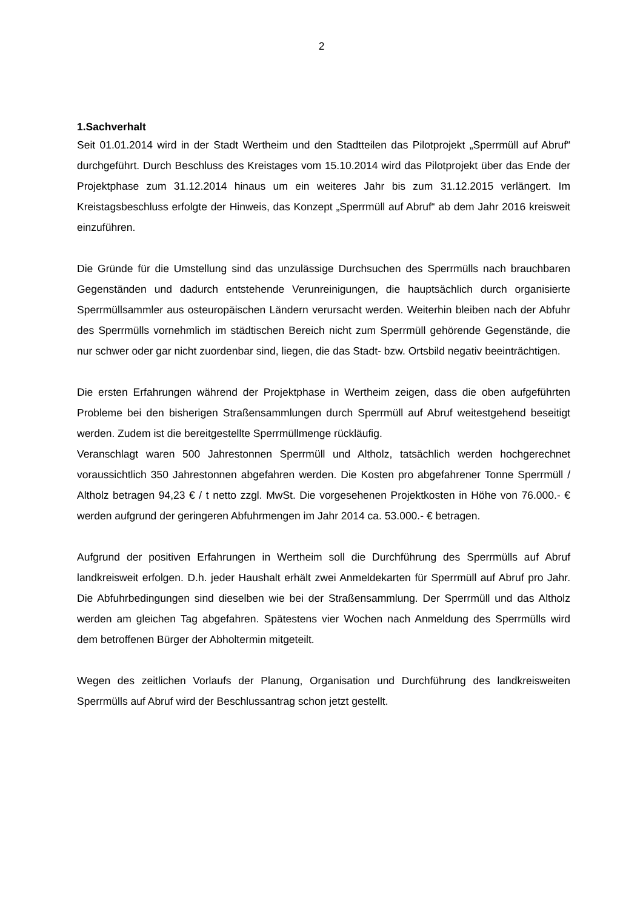2
1.Sachverhalt
Seit 01.01.2014 wird in der Stadt Wertheim und den Stadtteilen das Pilotprojekt „Sperrmüll auf Abruf“ durchgeführt. Durch Beschluss des Kreistages vom 15.10.2014 wird das Pilotprojekt über das Ende der Projektphase zum 31.12.2014 hinaus um ein weiteres Jahr bis zum 31.12.2015 verlängert. Im Kreistagsbeschluss erfolgte der Hinweis, das Konzept „Sperrmüll auf Abruf“ ab dem Jahr 2016 kreisweit einzuführen.
Die Gründe für die Umstellung sind das unzulässige Durchsuchen des Sperrmülls nach brauchbaren Gegenständen und dadurch entstehende Verunreinigungen, die hauptsächlich durch organisierte Sperrmüllsammler aus osteuropäischen Ländern verursacht werden. Weiterhin bleiben nach der Abfuhr des Sperrmülls vornehmlich im städtischen Bereich nicht zum Sperrmüll gehörende Gegenstände, die nur schwer oder gar nicht zuordenbar sind, liegen, die das Stadt- bzw. Ortsbild negativ beeinträchtigen.
Die ersten Erfahrungen während der Projektphase in Wertheim zeigen, dass die oben aufgeführten Probleme bei den bisherigen Straßensammlungen durch Sperrmüll auf Abruf weitestgehend beseitigt werden. Zudem ist die bereitgestellte Sperrmüllmenge rückläufig.
Veranschlagt waren 500 Jahrestonnen Sperrmüll und Altholz, tatsächlich werden hochgerechnet voraussichtlich 350 Jahrestonnen abgefahren werden. Die Kosten pro abgefahrener Tonne Sperrmüll / Altholz betragen 94,23 € / t netto zzgl. MwSt. Die vorgesehenen Projektkosten in Höhe von 76.000.- € werden aufgrund der geringeren Abfuhrmengen im Jahr 2014 ca. 53.000.- € betragen.
Aufgrund der positiven Erfahrungen in Wertheim soll die Durchführung des Sperrmülls auf Abruf landkreisweit erfolgen. D.h. jeder Haushalt erhält zwei Anmeldekarten für Sperrmüll auf Abruf pro Jahr. Die Abfuhrbedingungen sind dieselben wie bei der Straßensammlung. Der Sperrmüll und das Altholz werden am gleichen Tag abgefahren. Spätestens vier Wochen nach Anmeldung des Sperrmülls wird dem betroffenen Bürger der Abholtermin mitgeteilt.
Wegen des zeitlichen Vorlaufs der Planung, Organisation und Durchführung des landkreisweiten Sperrmülls auf Abruf wird der Beschlussantrag schon jetzt gestellt.